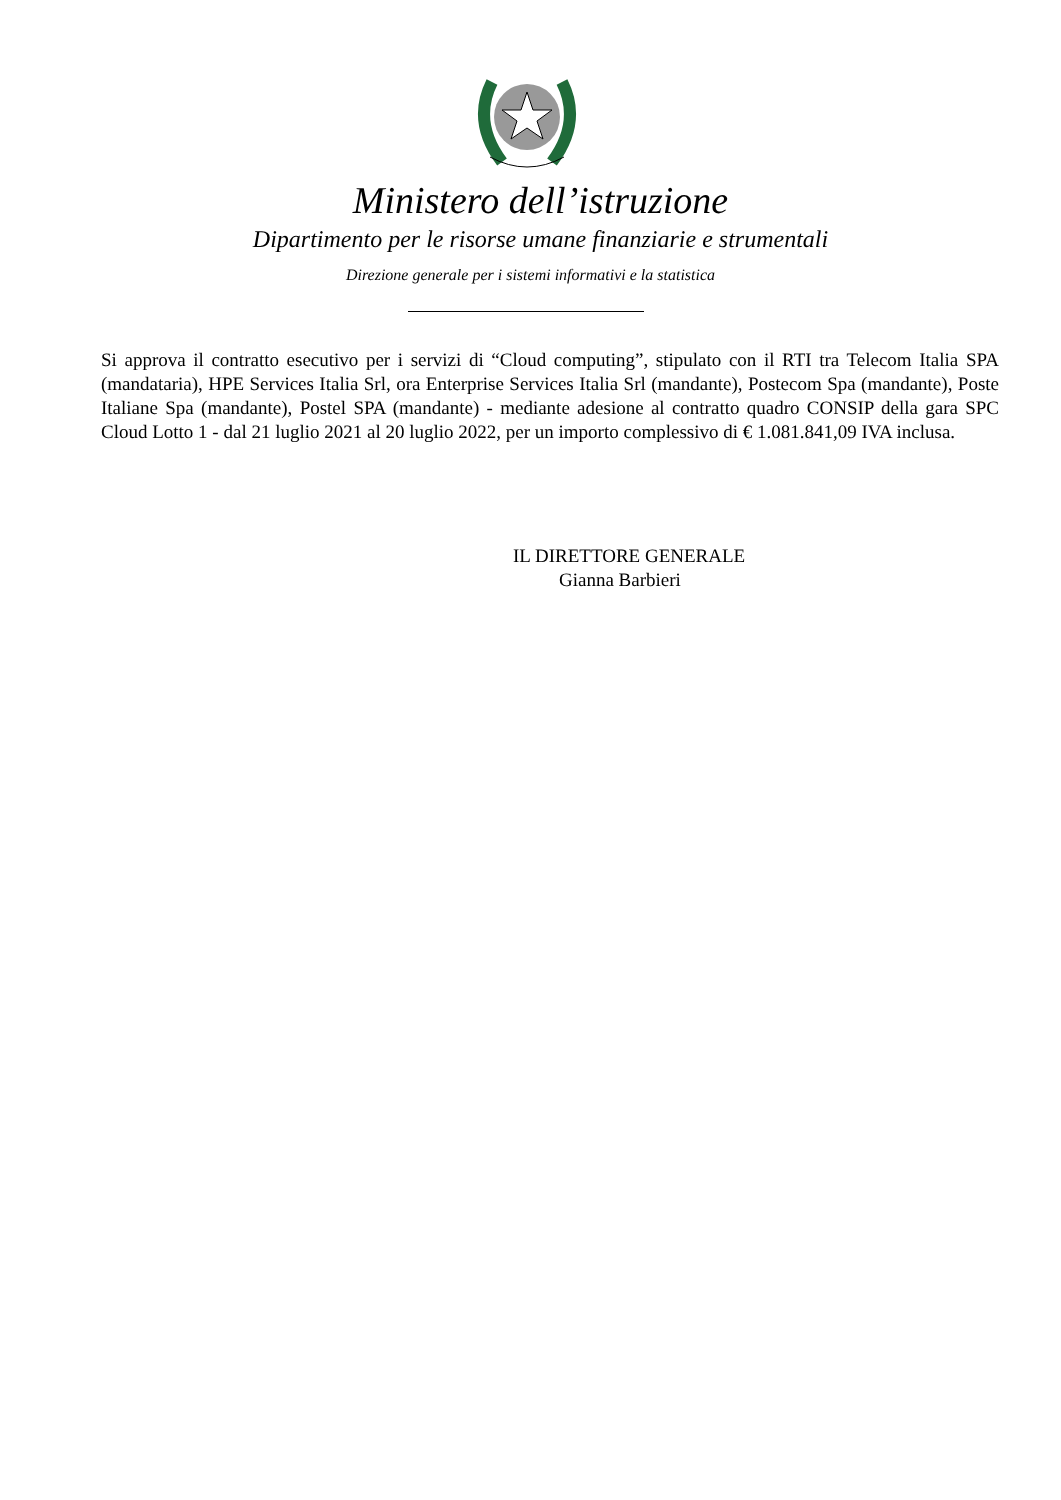Ministero dell’istruzione
Dipartimento per le risorse umane finanziarie e strumentali
Direzione generale per i sistemi informativi e la statistica
Si approva il contratto esecutivo per i servizi di “Cloud computing”, stipulato con il RTI tra Telecom Italia SPA (mandataria), HPE Services Italia Srl, ora Enterprise Services Italia Srl (mandante), Postecom Spa (mandante), Poste Italiane Spa (mandante), Postel SPA (mandante) - mediante adesione al contratto quadro CONSIP della gara SPC Cloud Lotto 1 - dal 21 luglio 2021 al 20 luglio 2022, per un importo complessivo di € 1.081.841,09 IVA inclusa.
IL DIRETTORE GENERALE
Gianna Barbieri